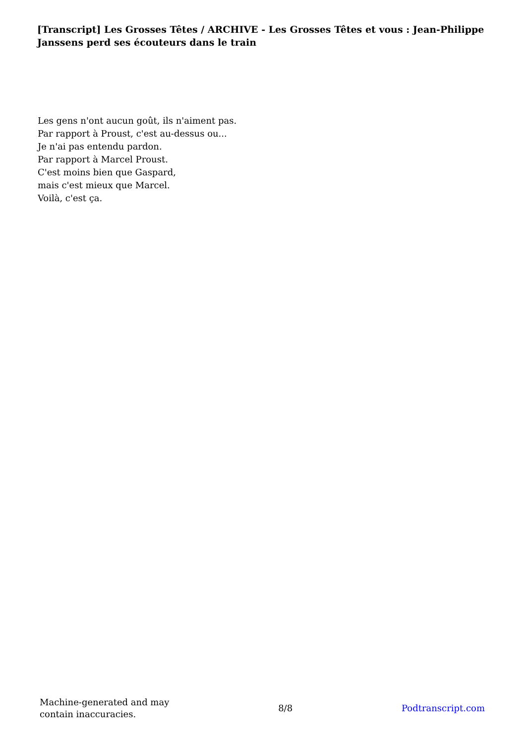[Transcript] Les Grosses Têtes / ARCHIVE - Les Grosses Têtes et vous : Jean-Philippe Janssens perd ses écouteurs dans le train
Les gens n'ont aucun goût, ils n'aiment pas.
Par rapport à Proust, c'est au-dessus ou...
Je n'ai pas entendu pardon.
Par rapport à Marcel Proust.
C'est moins bien que Gaspard,
mais c'est mieux que Marcel.
Voilà, c'est ça.
Machine-generated and may
contain inaccuracies.
8/8 Podtranscript.com